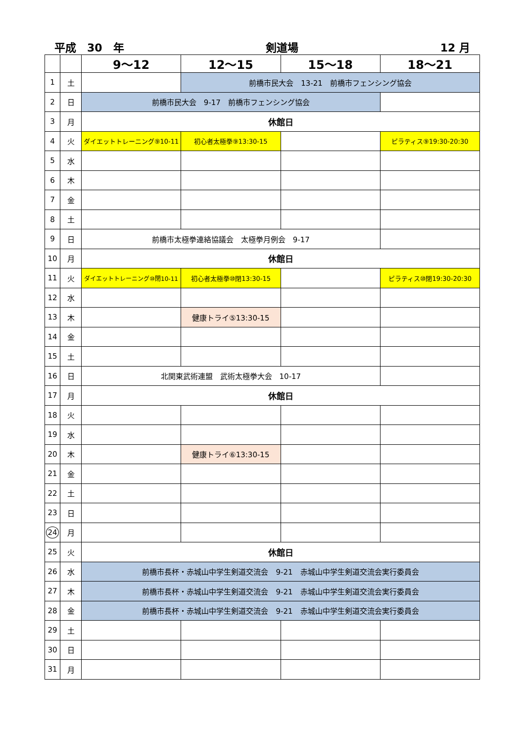平成　30　年 剣道場 12 月
| | | 9～12 | 12～15 | 15～18 | 18～21 |
| --- | --- | --- | --- | --- | --- |
| 1 | 土 | | 前橋市民大会 13-21 前橋市フェンシング協会 | | |
| 2 | 日 | 前橋市民大会 9-17 前橋市フェンシング協会 | | | |
| 3 | 月 | 休館日 | | | |
| 4 | 火 | ダイエットトレーニング⑨10-11 | 初心者太極拳⑨13:30-15 | | ピラティス⑨19:30-20:30 |
| 5 | 水 | | | | |
| 6 | 木 | | | | |
| 7 | 金 | | | | |
| 8 | 土 | | | | |
| 9 | 日 | 前橋市太極拳連絡協議会 太極拳月例会 9-17 | | | |
| 10 | 月 | 休館日 | | | |
| 11 | 火 | ダイエットトレーニング⑩閉10-11 | 初心者太極拳⑩閉13:30-15 | | ピラティス⑩閉19:30-20:30 |
| 12 | 水 | | | | |
| 13 | 木 | | 健康トライ⑤13:30-15 | | |
| 14 | 金 | | | | |
| 15 | 土 | | | | |
| 16 | 日 | 北関東武術連盟 武術太極拳大会 10-17 | | | |
| 17 | 月 | 休館日 | | | |
| 18 | 火 | | | | |
| 19 | 水 | | | | |
| 20 | 木 | | 健康トライ⑥13:30-15 | | |
| 21 | 金 | | | | |
| 22 | 土 | | | | |
| 23 | 日 | | | | |
| 24 | 月 | | | | |
| 25 | 火 | 休館日 | | | |
| 26 | 水 | 前橋市長杯・赤城山中学生剣道交流会 9-21 赤城山中学生剣道交流会実行委員会 | | | |
| 27 | 木 | 前橋市長杯・赤城山中学生剣道交流会 9-21 赤城山中学生剣道交流会実行委員会 | | | |
| 28 | 金 | 前橋市長杯・赤城山中学生剣道交流会 9-21 赤城山中学生剣道交流会実行委員会 | | | |
| 29 | 土 | | | | |
| 30 | 日 | | | | |
| 31 | 月 | | | | |